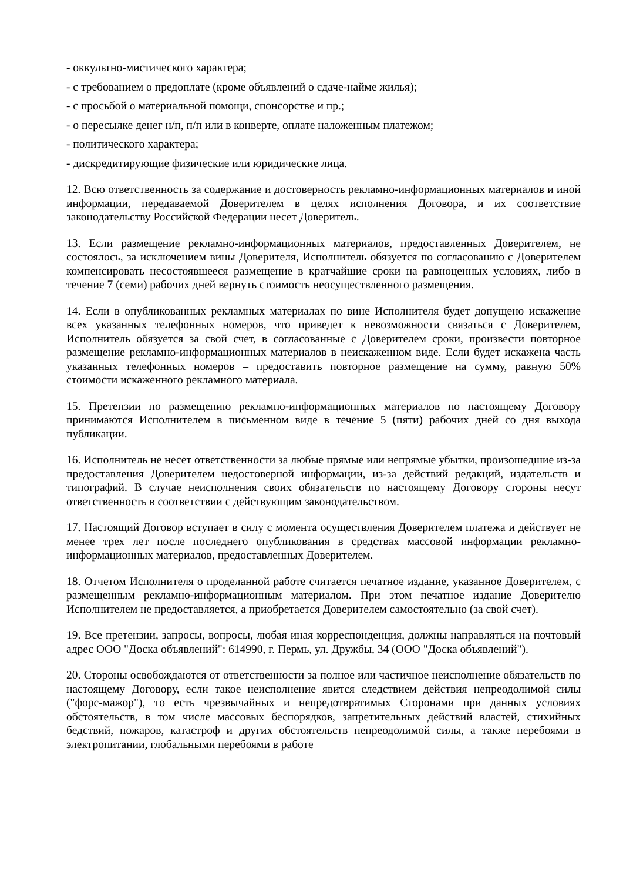- оккультно-мистического характера;
- с требованием о предоплате (кроме объявлений о сдаче-найме жилья);
- с просьбой о материальной помощи, спонсорстве и пр.;
- о пересылке денег н/п, п/п или в конверте, оплате наложенным платежом;
- политического характера;
- дискредитирующие физические или юридические лица.
12. Всю ответственность за содержание и достоверность рекламно-информационных материалов и иной информации, передаваемой Доверителем в целях исполнения Договора, и их соответствие законодательству Российской Федерации несет Доверитель.
13. Если размещение рекламно-информационных материалов, предоставленных Доверителем, не состоялось, за исключением вины Доверителя, Исполнитель обязуется по согласованию с Доверителем компенсировать несостоявшееся размещение в кратчайшие сроки на равноценных условиях, либо в течение 7 (семи) рабочих дней вернуть стоимость неосуществленного размещения.
14. Если в опубликованных рекламных материалах по вине Исполнителя будет допущено искажение всех указанных телефонных номеров, что приведет к невозможности связаться с Доверителем, Исполнитель обязуется за свой счет, в согласованные с Доверителем сроки, произвести повторное размещение рекламно-информационных материалов в неискаженном виде. Если будет искажена часть указанных телефонных номеров – предоставить повторное размещение на сумму, равную 50% стоимости искаженного рекламного материала.
15. Претензии по размещению рекламно-информационных материалов по настоящему Договору принимаются Исполнителем в письменном виде в течение 5 (пяти) рабочих дней со дня выхода публикации.
16. Исполнитель не несет ответственности за любые прямые или непрямые убытки, произошедшие из-за предоставления Доверителем недостоверной информации, из-за действий редакций, издательств и типографий. В случае неисполнения своих обязательств по настоящему Договору стороны несут ответственность в соответствии с действующим законодательством.
17. Настоящий Договор вступает в силу с момента осуществления Доверителем платежа и действует не менее трех лет после последнего опубликования в средствах массовой информации рекламно-информационных материалов, предоставленных Доверителем.
18. Отчетом Исполнителя о проделанной работе считается печатное издание, указанное Доверителем, с размещенным рекламно-информационным материалом. При этом печатное издание Доверителю Исполнителем не предоставляется, а приобретается Доверителем самостоятельно (за свой счет).
19. Все претензии, запросы, вопросы, любая иная корреспонденция, должны направляться на почтовый адрес ООО "Доска объявлений": 614990, г. Пермь, ул. Дружбы, 34 (ООО "Доска объявлений").
20. Стороны освобождаются от ответственности за полное или частичное неисполнение обязательств по настоящему Договору, если такое неисполнение явится следствием действия непреодолимой силы ("форс-мажор"), то есть чрезвычайных и непредотвратимых Сторонами при данных условиях обстоятельств, в том числе массовых беспорядков, запретительных действий властей, стихийных бедствий, пожаров, катастроф и других обстоятельств непреодолимой силы, а также перебоями в электропитании, глобальными перебоями в работе